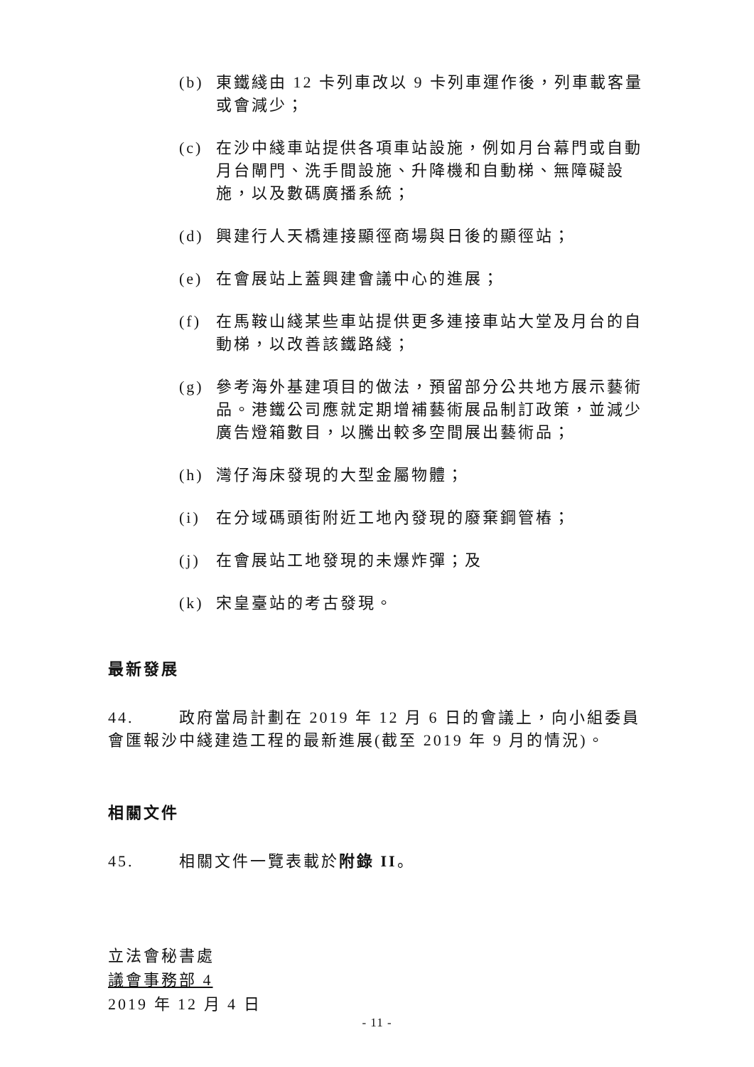(b) 東鐵綫由 12 卡列車改以 9 卡列車運作後，列車載客量或會減少；
(c) 在沙中綫車站提供各項車站設施，例如月台幕門或自動月台閘門、洗手間設施、升降機和自動梯、無障礙設施，以及數碼廣播系統；
(d) 興建行人天橋連接顯徑商場與日後的顯徑站；
(e) 在會展站上蓋興建會議中心的進展；
(f) 在馬鞍山綫某些車站提供更多連接車站大堂及月台的自動梯，以改善該鐵路綫；
(g) 參考海外基建項目的做法，預留部分公共地方展示藝術品。港鐵公司應就定期增補藝術展品制訂政策，並減少廣告燈箱數目，以騰出較多空間展出藝術品；
(h) 灣仔海床發現的大型金屬物體；
(i) 在分域碼頭街附近工地內發現的廢棄鋼管樁；
(j) 在會展站工地發現的未爆炸彈；及
(k) 宋皇臺站的考古發現。
最新發展
44. 政府當局計劃在 2019 年 12 月 6 日的會議上，向小組委員會匯報沙中綫建造工程的最新進展(截至 2019 年 9 月的情況)。
相關文件
45. 相關文件一覽表載於附錄 II。
立法會秘書處
議會事務部 4
2019 年 12 月 4 日
- 11 -